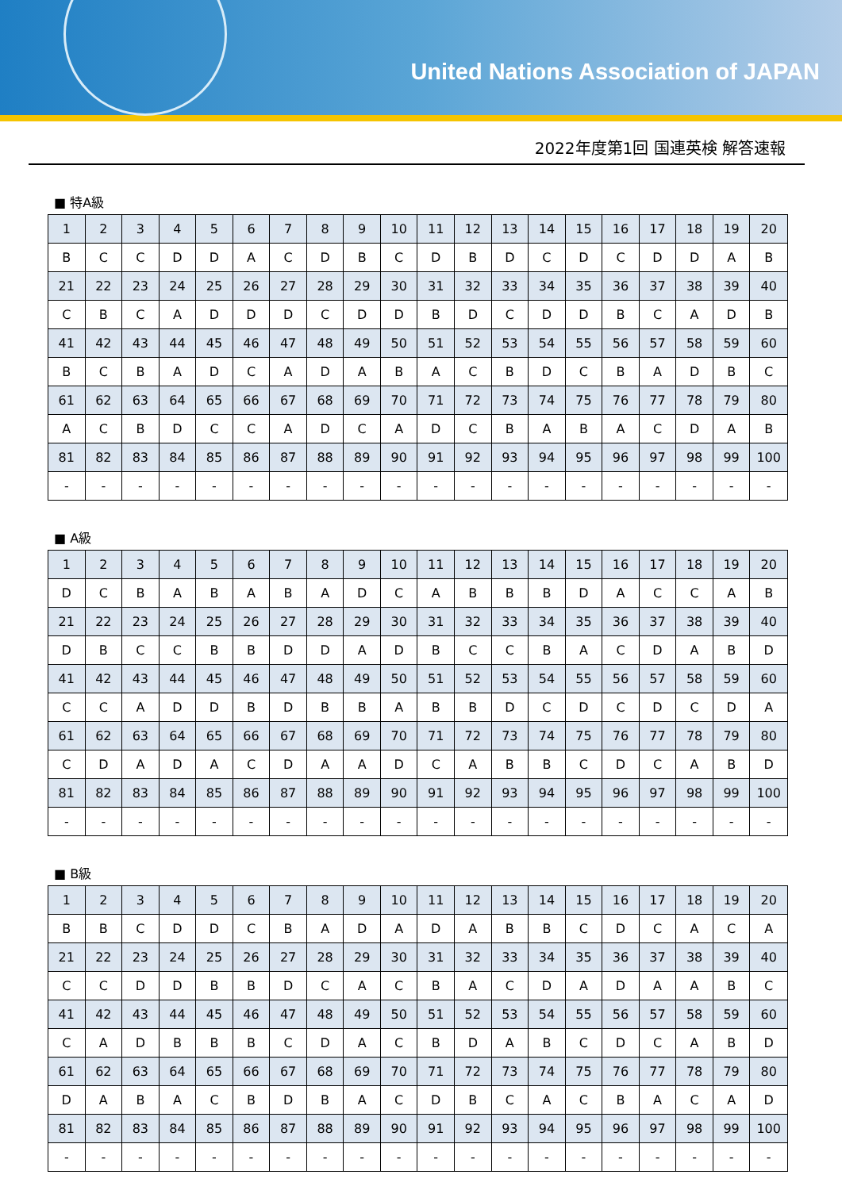United Nations Association of JAPAN
2022年度第1回 国連英検 解答速報
■ 特A級
| 1 | 2 | 3 | 4 | 5 | 6 | 7 | 8 | 9 | 10 | 11 | 12 | 13 | 14 | 15 | 16 | 17 | 18 | 19 | 20 |
| B | C | C | D | D | A | C | D | B | C | D | B | D | C | D | C | D | D | A | B |
| 21 | 22 | 23 | 24 | 25 | 26 | 27 | 28 | 29 | 30 | 31 | 32 | 33 | 34 | 35 | 36 | 37 | 38 | 39 | 40 |
| C | B | C | A | D | D | D | C | D | D | B | D | C | D | D | B | C | A | D | B |
| 41 | 42 | 43 | 44 | 45 | 46 | 47 | 48 | 49 | 50 | 51 | 52 | 53 | 54 | 55 | 56 | 57 | 58 | 59 | 60 |
| B | C | B | A | D | C | A | D | A | B | A | C | B | D | C | B | A | D | B | C |
| 61 | 62 | 63 | 64 | 65 | 66 | 67 | 68 | 69 | 70 | 71 | 72 | 73 | 74 | 75 | 76 | 77 | 78 | 79 | 80 |
| A | C | B | D | C | C | A | D | C | A | D | C | B | A | B | A | C | D | A | B |
| 81 | 82 | 83 | 84 | 85 | 86 | 87 | 88 | 89 | 90 | 91 | 92 | 93 | 94 | 95 | 96 | 97 | 98 | 99 | 100 |
| - | - | - | - | - | - | - | - | - | - | - | - | - | - | - | - | - | - | - | - |
■ A級
| 1 | 2 | 3 | 4 | 5 | 6 | 7 | 8 | 9 | 10 | 11 | 12 | 13 | 14 | 15 | 16 | 17 | 18 | 19 | 20 |
| D | C | B | A | B | A | B | A | D | C | A | B | B | B | D | A | C | C | A | B |
| 21 | 22 | 23 | 24 | 25 | 26 | 27 | 28 | 29 | 30 | 31 | 32 | 33 | 34 | 35 | 36 | 37 | 38 | 39 | 40 |
| D | B | C | C | B | B | D | D | A | D | B | C | C | B | A | C | D | A | B | D |
| 41 | 42 | 43 | 44 | 45 | 46 | 47 | 48 | 49 | 50 | 51 | 52 | 53 | 54 | 55 | 56 | 57 | 58 | 59 | 60 |
| C | C | A | D | D | B | D | B | B | A | B | B | D | C | D | C | D | C | D | A |
| 61 | 62 | 63 | 64 | 65 | 66 | 67 | 68 | 69 | 70 | 71 | 72 | 73 | 74 | 75 | 76 | 77 | 78 | 79 | 80 |
| C | D | A | D | A | C | D | A | A | D | C | A | B | B | C | D | C | A | B | D |
| 81 | 82 | 83 | 84 | 85 | 86 | 87 | 88 | 89 | 90 | 91 | 92 | 93 | 94 | 95 | 96 | 97 | 98 | 99 | 100 |
| - | - | - | - | - | - | - | - | - | - | - | - | - | - | - | - | - | - | - | - |
■ B級
| 1 | 2 | 3 | 4 | 5 | 6 | 7 | 8 | 9 | 10 | 11 | 12 | 13 | 14 | 15 | 16 | 17 | 18 | 19 | 20 |
| B | B | C | D | D | C | B | A | D | A | D | A | B | B | C | D | C | A | C | A |
| 21 | 22 | 23 | 24 | 25 | 26 | 27 | 28 | 29 | 30 | 31 | 32 | 33 | 34 | 35 | 36 | 37 | 38 | 39 | 40 |
| C | C | D | D | B | B | D | C | A | C | B | A | C | D | A | D | A | A | B | C |
| 41 | 42 | 43 | 44 | 45 | 46 | 47 | 48 | 49 | 50 | 51 | 52 | 53 | 54 | 55 | 56 | 57 | 58 | 59 | 60 |
| C | A | D | B | B | B | C | D | A | C | B | D | A | B | C | D | C | A | B | D |
| 61 | 62 | 63 | 64 | 65 | 66 | 67 | 68 | 69 | 70 | 71 | 72 | 73 | 74 | 75 | 76 | 77 | 78 | 79 | 80 |
| D | A | B | A | C | B | D | B | A | C | D | B | C | A | C | B | A | C | A | D |
| 81 | 82 | 83 | 84 | 85 | 86 | 87 | 88 | 89 | 90 | 91 | 92 | 93 | 94 | 95 | 96 | 97 | 98 | 99 | 100 |
| - | - | - | - | - | - | - | - | - | - | - | - | - | - | - | - | - | - | - | - |